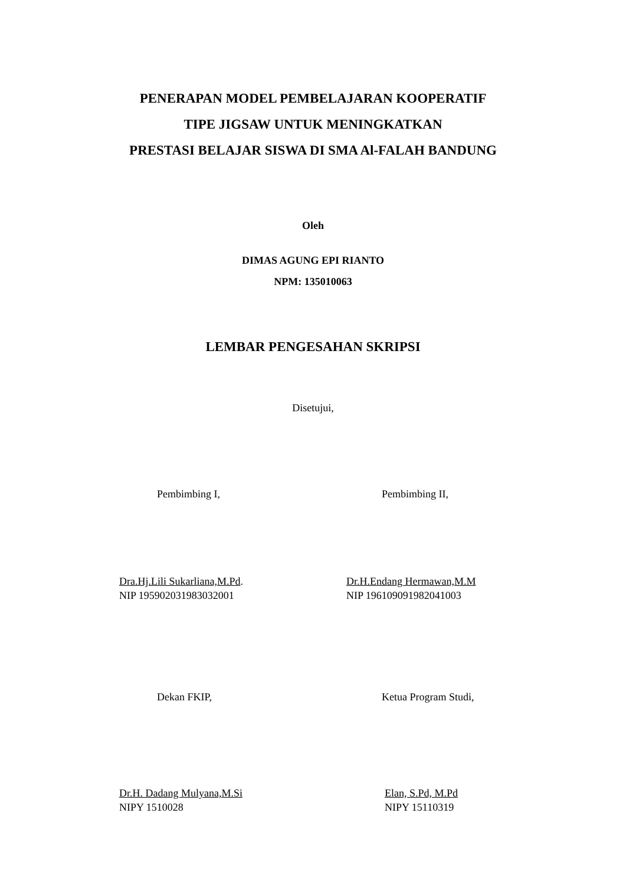PENERAPAN MODEL PEMBELAJARAN KOOPERATIF
TIPE JIGSAW UNTUK MENINGKATKAN
PRESTASI BELAJAR SISWA DI SMA Al-FALAH BANDUNG
Oleh
DIMAS AGUNG EPI RIANTO
NPM: 135010063
LEMBAR PENGESAHAN SKRIPSI
Disetujui,
Pembimbing I, Pembimbing II,
Dra.Hj.Lili Sukarliana,M.Pd.
NIP 195902031983032001
Dr.H.Endang Hermawan,M.M
NIP 196109091982041003
Dekan FKIP, Ketua Program Studi,
Dr.H. Dadang Mulyana,M.Si
NIPY 1510028
Elan, S.Pd, M.Pd
NIPY 15110319